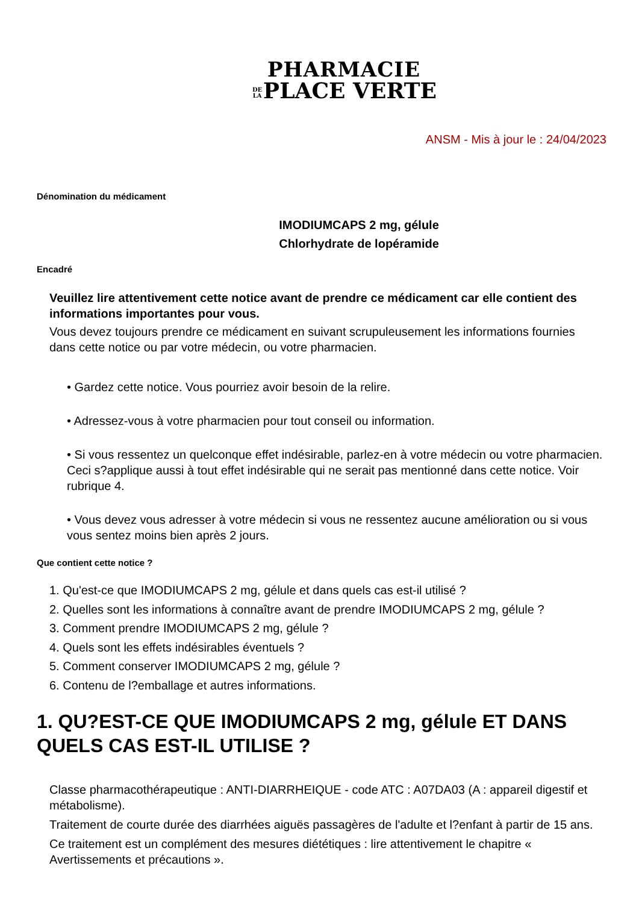PHARMACIE
DE
LA PLACE VERTE
ANSM - Mis à jour le : 24/04/2023
Dénomination du médicament
IMODIUMCAPS 2 mg, gélule
Chlorhydrate de lopéramide
Encadré
Veuillez lire attentivement cette notice avant de prendre ce médicament car elle contient des informations importantes pour vous.
Vous devez toujours prendre ce médicament en suivant scrupuleusement les informations fournies dans cette notice ou par votre médecin, ou votre pharmacien.
• Gardez cette notice. Vous pourriez avoir besoin de la relire.
• Adressez-vous à votre pharmacien pour tout conseil ou information.
• Si vous ressentez un quelconque effet indésirable, parlez-en à votre médecin ou votre pharmacien. Ceci s?applique aussi à tout effet indésirable qui ne serait pas mentionné dans cette notice. Voir rubrique 4.
• Vous devez vous adresser à votre médecin si vous ne ressentez aucune amélioration ou si vous vous sentez moins bien après 2 jours.
Que contient cette notice ?
1. Qu'est-ce que IMODIUMCAPS 2 mg, gélule et dans quels cas est-il utilisé ?
2. Quelles sont les informations à connaître avant de prendre IMODIUMCAPS 2 mg, gélule ?
3. Comment prendre IMODIUMCAPS 2 mg, gélule ?
4. Quels sont les effets indésirables éventuels ?
5. Comment conserver IMODIUMCAPS 2 mg, gélule ?
6. Contenu de l?emballage et autres informations.
1. QU?EST-CE QUE IMODIUMCAPS 2 mg, gélule ET DANS QUELS CAS EST-IL UTILISE ?
Classe pharmacothérapeutique : ANTI-DIARRHEIQUE - code ATC : A07DA03 (A : appareil digestif et métabolisme).
Traitement de courte durée des diarrhées aiguës passagères de l'adulte et l?enfant à partir de 15 ans.
Ce traitement est un complément des mesures diététiques : lire attentivement le chapitre « Avertissements et précautions ».